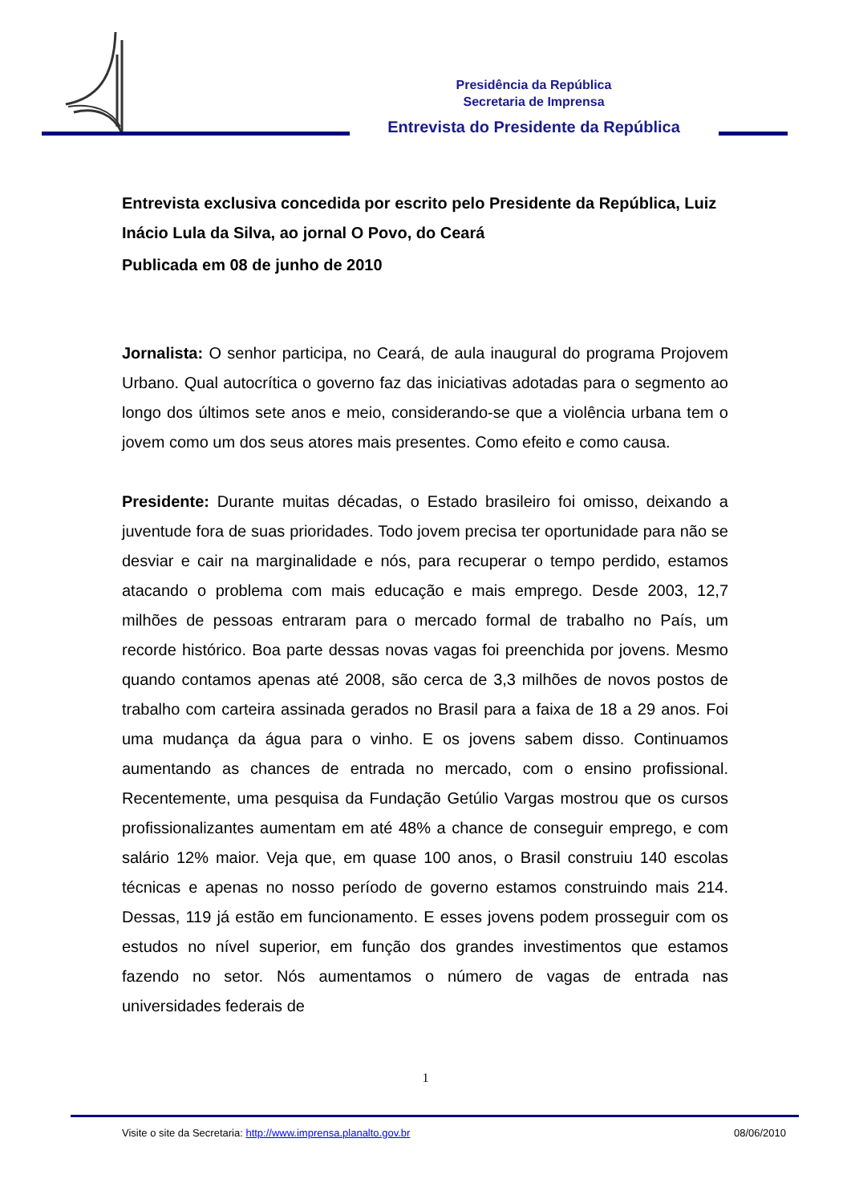Presidência da República
Secretaria de Imprensa
Entrevista do Presidente da República
Entrevista exclusiva concedida por escrito pelo Presidente da República, Luiz Inácio Lula da Silva, ao jornal O Povo, do Ceará
Publicada em 08 de junho de 2010
Jornalista: O senhor participa, no Ceará, de aula inaugural do programa Projovem Urbano. Qual autocrítica o governo faz das iniciativas adotadas para o segmento ao longo dos últimos sete anos e meio, considerando-se que a violência urbana tem o jovem como um dos seus atores mais presentes. Como efeito e como causa.
Presidente: Durante muitas décadas, o Estado brasileiro foi omisso, deixando a juventude fora de suas prioridades. Todo jovem precisa ter oportunidade para não se desviar e cair na marginalidade e nós, para recuperar o tempo perdido, estamos atacando o problema com mais educação e mais emprego. Desde 2003, 12,7 milhões de pessoas entraram para o mercado formal de trabalho no País, um recorde histórico. Boa parte dessas novas vagas foi preenchida por jovens. Mesmo quando contamos apenas até 2008, são cerca de 3,3 milhões de novos postos de trabalho com carteira assinada gerados no Brasil para a faixa de 18 a 29 anos. Foi uma mudança da água para o vinho. E os jovens sabem disso. Continuamos aumentando as chances de entrada no mercado, com o ensino profissional. Recentemente, uma pesquisa da Fundação Getúlio Vargas mostrou que os cursos profissionalizantes aumentam em até 48% a chance de conseguir emprego, e com salário 12% maior. Veja que, em quase 100 anos, o Brasil construiu 140 escolas técnicas e apenas no nosso período de governo estamos construindo mais 214. Dessas, 119 já estão em funcionamento. E esses jovens podem prosseguir com os estudos no nível superior, em função dos grandes investimentos que estamos fazendo no setor. Nós aumentamos o número de vagas de entrada nas universidades federais de
1
Visite o site da Secretaria: http://www.imprensa.planalto.gov.br 08/06/2010